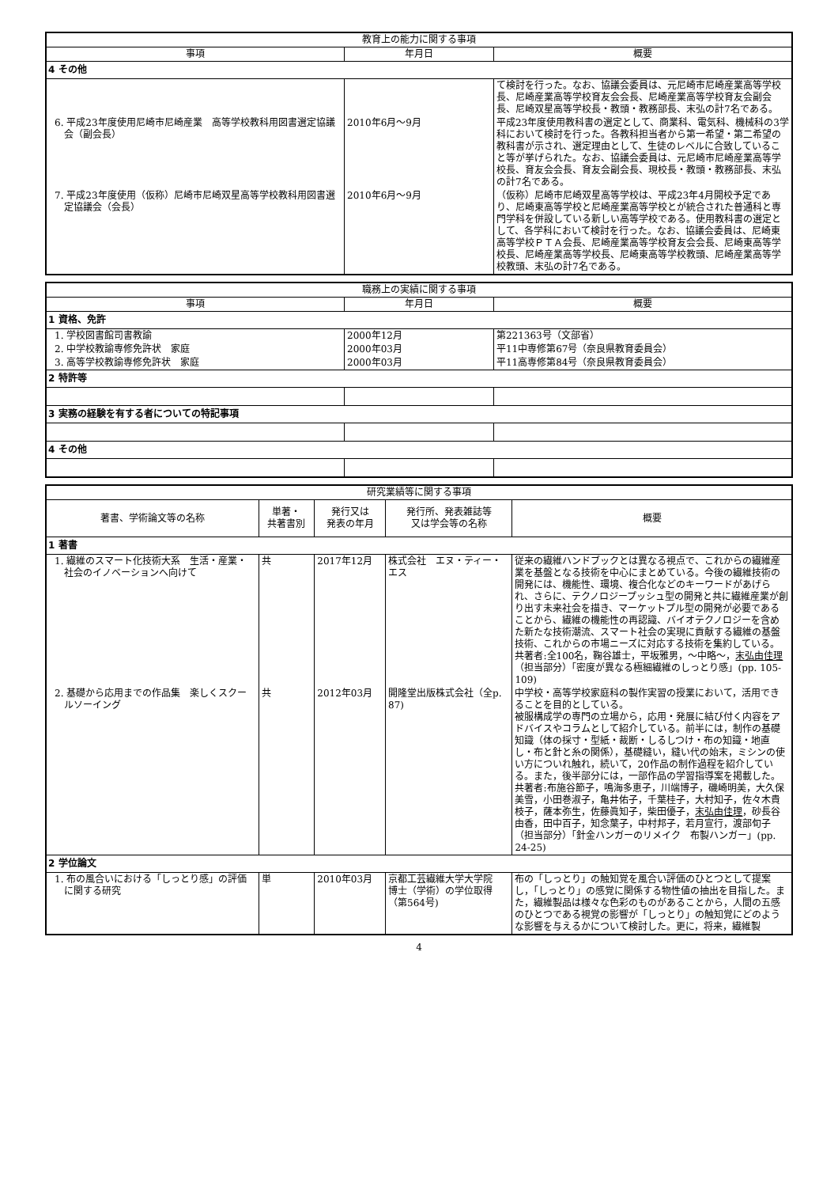| 教育上の能力に関する事項 | | |
| --- | --- | --- |
| 事項 | 年月日 | 概要 |
| 4 その他 | | |
| | | て検討を行った。なお、協議会委員は、元尼崎市尼崎産業高等学校長、尼崎産業高等学校育友会会長、尼崎産業高等学校育友会副会長、尼崎双星高等学校長・教頭・教務部長、末弘の計7名である。 |
| 6. 平成23年度使用尼崎市尼崎産業 高等学校教科用図書選定協議会（副会長） | 2010年6月～9月 | 平成23年度使用教科書の選定として、商業科、電気科、機械科の3学科において検討を行った。各教科担当者から第一希望・第二希望の教科書が示され、選定理由として、生徒のレベルに合致していること等が挙げられた。なお、協議会委員は、元尼崎市尼崎産業高等学校長、育友会会長、育友会副会長、現校長・教頭・教務部長、末弘の計7名である。 |
| 7. 平成23年度使用（仮称）尼崎市尼崎双星高等学校教科用図書選定協議会（会長） | 2010年6月～9月 | （仮称）尼崎市尼崎双星高等学校は、平成23年4月開校予定であり、尼崎東高等学校と尼崎産業高等学校とが統合された普通科と専門学科を併設している新しい高等学校である。使用教科書の選定として、各学科において検討を行った。なお、協議会委員は、尼崎東高等学校ＰＴＡ会長、尼崎産業高等学校育友会会長、尼崎東高等学校長、尼崎産業高等学校長、尼崎東高等学校教頭、尼崎産業高等学校教頭、末弘の計7名である。 |
| 職務上の実績に関する事項 | | |
| --- | --- | --- |
| 事項 | 年月日 | 概要 |
| 1 資格、免許 | | |
| 1. 学校図書館司書教諭 | 2000年12月 | 第221363号（文部省） |
| 2. 中学校教諭専修免許状 家庭 | 2000年03月 | 平11中専修第67号（奈良県教育委員会） |
| 3. 高等学校教諭専修免許状 家庭 | 2000年03月 | 平11高専修第84号（奈良県教育委員会） |
| 2 特許等 | | |
| 3 実務の経験を有する者についての特記事項 | | |
| 4 その他 | | |
| 研究業績等に関する事項 | | | | |
| --- | --- | --- | --- | --- |
| 著書、学術論文等の名称 | 単著・ 共著書別 | 発行又は 発表の年月 | 発行所、発表雑誌等 又は学会等の名称 | 概要 |
| 1 著書 | | | | |
| 1. 繊維のスマート化技術大系 生活・産業・社会のイノベーションへ向けて | 共 | 2017年12月 | 株式会社 エヌ・ティー・エス | 従来の繊維ハンドブックとは異なる視点で、これからの繊維産業を基盤となる技術を中心にまとめている。今後の繊維技術の開発には、機能性、環境、複合化などのキーワードがあげられ、さらに、テクノロジープッシュ型の開発と共に繊維産業が創り出す未来社会を描き、マーケットプル型の開発が必要であることから、繊維の機能性の再認識、バイオテクノロジーを含めた新たな技術潮流、スマート社会の実現に貢献する繊維の基盤技術、これからの市場ニーズに対応する技術を集約している。 共著者:全100名，鞠谷雄士，平坂雅男，～中略～， 末弘由佳理 （担当部分）「密度が異なる極細繊維のしっとり感」(pp. 105-109) |
| 2. 基礎から応用までの作品集 楽しくスクールソーイング | 共 | 2012年03月 | 開隆堂出版株式会社（全p. 87) | 中学校・高等学校家庭科の製作実習の授業において，活用できることを目的としている。 被服構成学の専門の立場から，応用・発展に結び付く内容をアドバイスやコラムとして紹介している。前半には，制作の基礎知識（体の採寸・型紙・裁断・しるしつけ・布の知識・地直し・布と針と糸の関係），基礎縫い，縫い代の始末，ミシンの使い方についれ触れ，続いて，20作品の制作過程を紹介している。また，後半部分には，一部作品の学習指導案を掲載した。 共著者:布施谷節子，鳴海多恵子，川端博子，磯崎明美，大久保美雪，小田巻淑子，亀井佑子，千葉桂子，大村知子，佐々木貴枝子，薩本弥生，佐藤眞知子，柴田優子， 末弘由佳理 ，砂長谷由香，田中百子，知念葉子，中村邦子，若月宣行，渡部旬子 （担当部分）「針金ハンガーのリメイク 布製ハンガー」(pp. 24-25) |
| 2 学位論文 | | | | |
| 1. 布の風合いにおける「しっとり感」の評価に関する研究 | 単 | 2010年03月 | 京都工芸繊維大学大学院 博士（学術）の学位取得（第564号) | 布の「しっとり」の触知覚を風合い評価のひとつとして提案し，「しっとり」の感覚に関係する物性値の抽出を目指した。また，繊維製品は様々な色彩のものがあることから，人間の五感のひとつである視覚の影響が「しっとり」の触知覚にどのような影響を与えるかについて検討した。更に，将来，繊維製 |
4